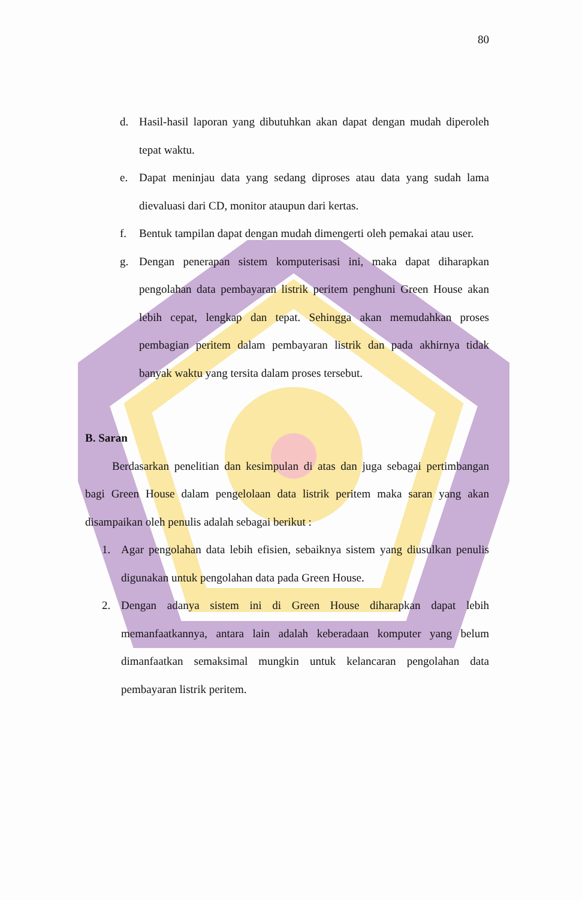80
d. Hasil-hasil laporan yang dibutuhkan akan dapat dengan mudah diperoleh tepat waktu.
e. Dapat meninjau data yang sedang diproses atau data yang sudah lama dievaluasi dari CD, monitor ataupun dari kertas.
f. Bentuk tampilan dapat dengan mudah dimengerti oleh pemakai atau user.
g. Dengan penerapan sistem komputerisasi ini, maka dapat diharapkan pengolahan data pembayaran listrik peritem penghuni Green House akan lebih cepat, lengkap dan tepat. Sehingga akan memudahkan proses pembagian peritem dalam pembayaran listrik dan pada akhirnya tidak banyak waktu yang tersita dalam proses tersebut.
B. Saran
Berdasarkan penelitian dan kesimpulan di atas dan juga sebagai pertimbangan bagi Green House dalam pengelolaan data listrik peritem maka saran yang akan disampaikan oleh penulis adalah sebagai berikut :
1. Agar pengolahan data lebih efisien, sebaiknya sistem yang diusulkan penulis digunakan untuk pengolahan data pada Green House.
2. Dengan adanya sistem ini di Green House diharapkan dapat lebih memanfaatkannya, antara lain adalah keberadaan komputer yang belum dimanfaatkan semaksimal mungkin untuk kelancaran pengolahan data pembayaran listrik peritem.